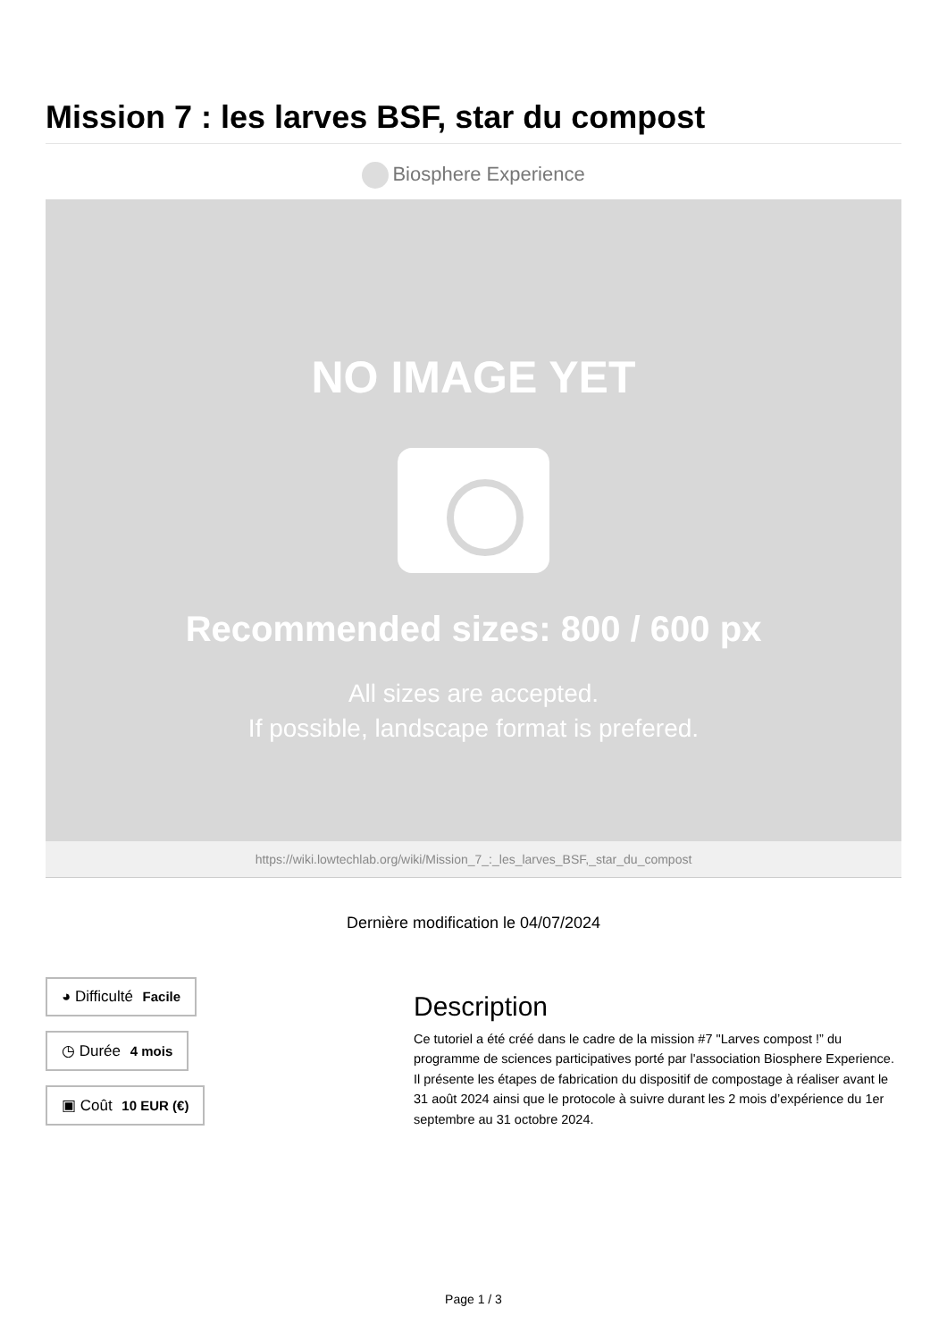Mission 7 : les larves BSF, star du compost
Biosphere Experience
NO IMAGE YET
Recommended sizes: 800 / 600 px
All sizes are accepted.
If possible, landscape format is prefered.
https://wiki.lowtechlab.org/wiki/Mission_7_:_les_larves_BSF,_star_du_compost
Dernière modification le 04/07/2024
◕ Difficulté Facile
◷ Durée 4 mois
▣ Coût 10 EUR (€)
Description
Ce tutoriel a été créé dans le cadre de la mission #7 "Larves compost !” du programme de sciences participatives porté par l'association Biosphere Experience. Il présente les étapes de fabrication du dispositif de compostage à réaliser avant le 31 août 2024 ainsi que le protocole à suivre durant les 2 mois d’expérience du 1er septembre au 31 octobre 2024.
Page 1 / 3